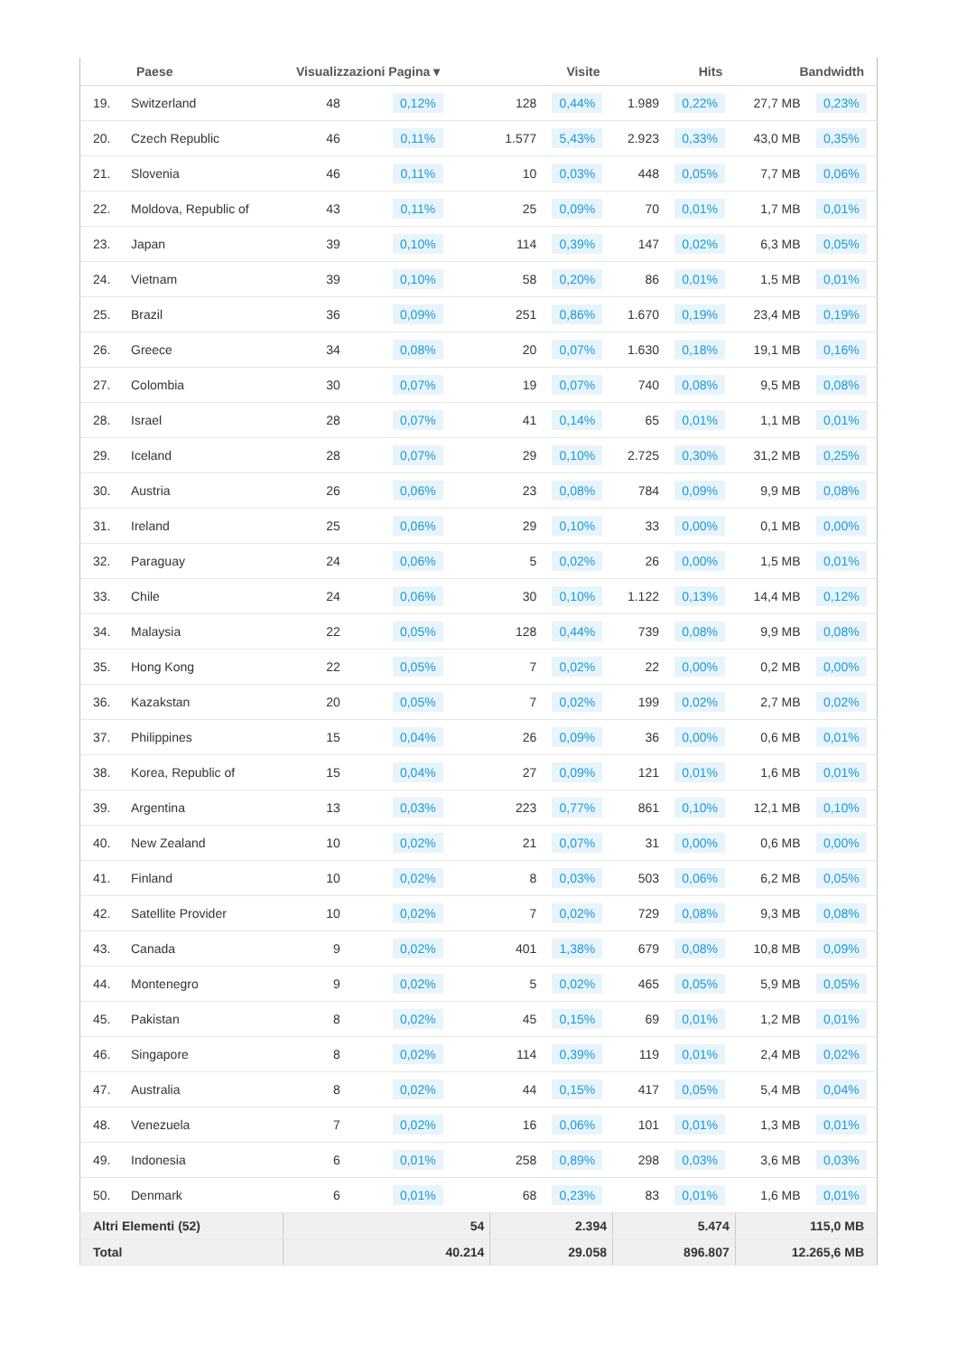| | Paese | Visualizzazioni Pagina ▾ | | Visite | | Hits | | Bandwidth | |
| --- | --- | --- | --- | --- | --- | --- | --- | --- | --- |
| 19. | Switzerland | 48 | 0,12% | 128 | 0,44% | 1.989 | 0,22% | 27,7 MB | 0,23% |
| 20. | Czech Republic | 46 | 0,11% | 1.577 | 5,43% | 2.923 | 0,33% | 43,0 MB | 0,35% |
| 21. | Slovenia | 46 | 0,11% | 10 | 0,03% | 448 | 0,05% | 7,7 MB | 0,06% |
| 22. | Moldova, Republic of | 43 | 0,11% | 25 | 0,09% | 70 | 0,01% | 1,7 MB | 0,01% |
| 23. | Japan | 39 | 0,10% | 114 | 0,39% | 147 | 0,02% | 6,3 MB | 0,05% |
| 24. | Vietnam | 39 | 0,10% | 58 | 0,20% | 86 | 0,01% | 1,5 MB | 0,01% |
| 25. | Brazil | 36 | 0,09% | 251 | 0,86% | 1.670 | 0,19% | 23,4 MB | 0,19% |
| 26. | Greece | 34 | 0,08% | 20 | 0,07% | 1.630 | 0,18% | 19,1 MB | 0,16% |
| 27. | Colombia | 30 | 0,07% | 19 | 0,07% | 740 | 0,08% | 9,5 MB | 0,08% |
| 28. | Israel | 28 | 0,07% | 41 | 0,14% | 65 | 0,01% | 1,1 MB | 0,01% |
| 29. | Iceland | 28 | 0,07% | 29 | 0,10% | 2.725 | 0,30% | 31,2 MB | 0,25% |
| 30. | Austria | 26 | 0,06% | 23 | 0,08% | 784 | 0,09% | 9,9 MB | 0,08% |
| 31. | Ireland | 25 | 0,06% | 29 | 0,10% | 33 | 0,00% | 0,1 MB | 0,00% |
| 32. | Paraguay | 24 | 0,06% | 5 | 0,02% | 26 | 0,00% | 1,5 MB | 0,01% |
| 33. | Chile | 24 | 0,06% | 30 | 0,10% | 1.122 | 0,13% | 14,4 MB | 0,12% |
| 34. | Malaysia | 22 | 0,05% | 128 | 0,44% | 739 | 0,08% | 9,9 MB | 0,08% |
| 35. | Hong Kong | 22 | 0,05% | 7 | 0,02% | 22 | 0,00% | 0,2 MB | 0,00% |
| 36. | Kazakstan | 20 | 0,05% | 7 | 0,02% | 199 | 0,02% | 2,7 MB | 0,02% |
| 37. | Philippines | 15 | 0,04% | 26 | 0,09% | 36 | 0,00% | 0,6 MB | 0,01% |
| 38. | Korea, Republic of | 15 | 0,04% | 27 | 0,09% | 121 | 0,01% | 1,6 MB | 0,01% |
| 39. | Argentina | 13 | 0,03% | 223 | 0,77% | 861 | 0,10% | 12,1 MB | 0,10% |
| 40. | New Zealand | 10 | 0,02% | 21 | 0,07% | 31 | 0,00% | 0,6 MB | 0,00% |
| 41. | Finland | 10 | 0,02% | 8 | 0,03% | 503 | 0,06% | 6,2 MB | 0,05% |
| 42. | Satellite Provider | 10 | 0,02% | 7 | 0,02% | 729 | 0,08% | 9,3 MB | 0,08% |
| 43. | Canada | 9 | 0,02% | 401 | 1,38% | 679 | 0,08% | 10,8 MB | 0,09% |
| 44. | Montenegro | 9 | 0,02% | 5 | 0,02% | 465 | 0,05% | 5,9 MB | 0,05% |
| 45. | Pakistan | 8 | 0,02% | 45 | 0,15% | 69 | 0,01% | 1,2 MB | 0,01% |
| 46. | Singapore | 8 | 0,02% | 114 | 0,39% | 119 | 0,01% | 2,4 MB | 0,02% |
| 47. | Australia | 8 | 0,02% | 44 | 0,15% | 417 | 0,05% | 5,4 MB | 0,04% |
| 48. | Venezuela | 7 | 0,02% | 16 | 0,06% | 101 | 0,01% | 1,3 MB | 0,01% |
| 49. | Indonesia | 6 | 0,01% | 258 | 0,89% | 298 | 0,03% | 3,6 MB | 0,03% |
| 50. | Denmark | 6 | 0,01% | 68 | 0,23% | 83 | 0,01% | 1,6 MB | 0,01% |
| Altri Elementi (52) | | 54 | | 2.394 | | 5.474 | | 115,0 MB | |
| Total | | 40.214 | | 29.058 | | 896.807 | | 12.265,6 MB | |